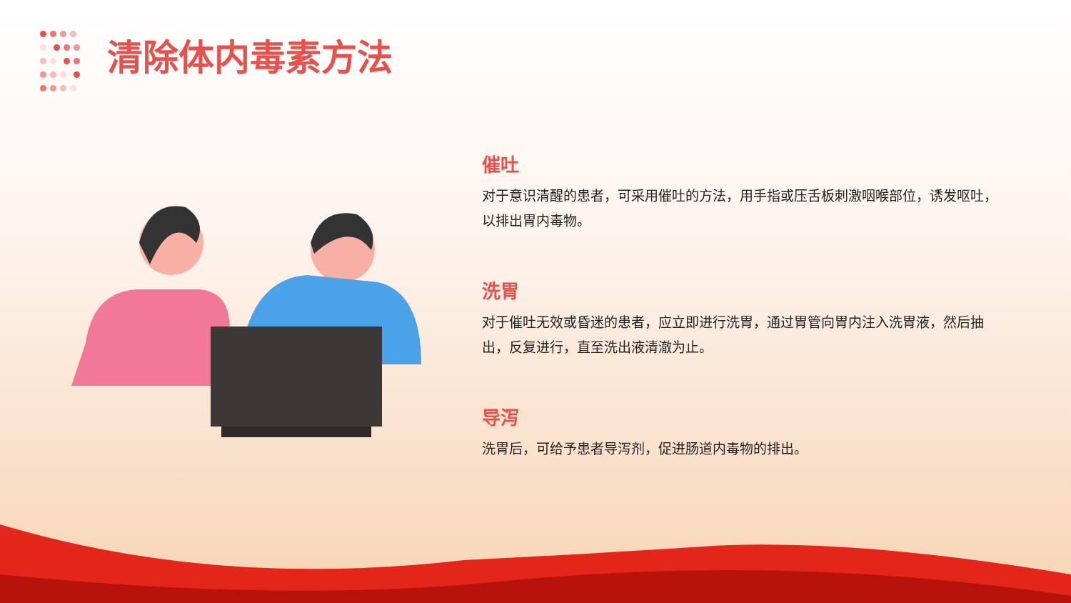清除体内毒素方法
催吐
对于意识清醒的患者，可采用催吐的方法，用手指或压舌板刺激咽喉部位，诱发呕吐，以排出胃内毒物。
洗胃
对于催吐无效或昏迷的患者，应立即进行洗胃，通过胃管向胃内注入洗胃液，然后抽出，反复进行，直至洗出液清澈为止。
导泻
洗胃后，可给予患者导泻剂，促进肠道内毒物的排出。